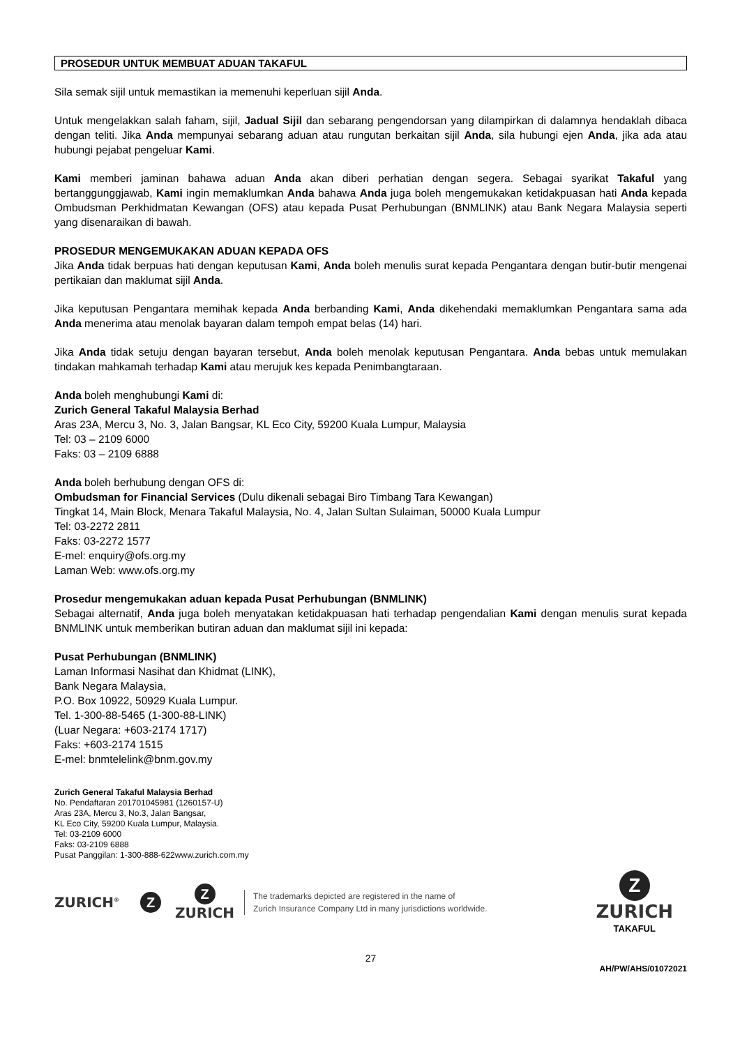PROSEDUR UNTUK MEMBUAT ADUAN TAKAFUL
Sila semak sijil untuk memastikan ia memenuhi keperluan sijil Anda.
Untuk mengelakkan salah faham, sijil, Jadual Sijil dan sebarang pengendorsan yang dilampirkan di dalamnya hendaklah dibaca dengan teliti. Jika Anda mempunyai sebarang aduan atau rungutan berkaitan sijil Anda, sila hubungi ejen Anda, jika ada atau hubungi pejabat pengeluar Kami.
Kami memberi jaminan bahawa aduan Anda akan diberi perhatian dengan segera. Sebagai syarikat Takaful yang bertanggunggjawab, Kami ingin memaklumkan Anda bahawa Anda juga boleh mengemukakan ketidakpuasan hati Anda kepada Ombudsman Perkhidmatan Kewangan (OFS) atau kepada Pusat Perhubungan (BNMLINK) atau Bank Negara Malaysia seperti yang disenaraikan di bawah.
PROSEDUR MENGEMUKAKAN ADUAN KEPADA OFS
Jika Anda tidak berpuas hati dengan keputusan Kami, Anda boleh menulis surat kepada Pengantara dengan butir-butir mengenai pertikaian dan maklumat sijil Anda.
Jika keputusan Pengantara memihak kepada Anda berbanding Kami, Anda dikehendaki memaklumkan Pengantara sama ada Anda menerima atau menolak bayaran dalam tempoh empat belas (14) hari.
Jika Anda tidak setuju dengan bayaran tersebut, Anda boleh menolak keputusan Pengantara. Anda bebas untuk memulakan tindakan mahkamah terhadap Kami atau merujuk kes kepada Penimbangtaraan.
Anda boleh menghubungi Kami di:
Zurich General Takaful Malaysia Berhad
Aras 23A, Mercu 3, No. 3, Jalan Bangsar, KL Eco City, 59200 Kuala Lumpur, Malaysia
Tel: 03 – 2109 6000
Faks: 03 – 2109 6888
Anda boleh berhubung dengan OFS di:
Ombudsman for Financial Services (Dulu dikenali sebagai Biro Timbang Tara Kewangan)
Tingkat 14, Main Block, Menara Takaful Malaysia, No. 4, Jalan Sultan Sulaiman, 50000 Kuala Lumpur
Tel: 03-2272 2811
Faks: 03-2272 1577
E-mel: enquiry@ofs.org.my
Laman Web: www.ofs.org.my
Prosedur mengemukakan aduan kepada Pusat Perhubungan (BNMLINK)
Sebagai alternatif, Anda juga boleh menyatakan ketidakpuasan hati terhadap pengendalian Kami dengan menulis surat kepada BNMLINK untuk memberikan butiran aduan dan maklumat sijil ini kepada:
Pusat Perhubungan (BNMLINK)
Laman Informasi Nasihat dan Khidmat (LINK),
Bank Negara Malaysia,
P.O. Box 10922, 50929 Kuala Lumpur.
Tel. 1-300-88-5465 (1-300-88-LINK)
(Luar Negara: +603-2174 1717)
Faks: +603-2174 1515
E-mel: bnmtelelink@bnm.gov.my
Zurich General Takaful Malaysia Berhad
No. Pendaftaran 201701045981 (1260157-U)
Aras 23A, Mercu 3, No.3, Jalan Bangsar,
KL Eco City, 59200 Kuala Lumpur, Malaysia.
Tel: 03-2109 6000
Faks: 03-2109 6888
Pusat Panggilan: 1-300-888-622www.zurich.com.my
ZURICH<sup>®</sup> Z Z
ZURICH The trademarks depicted are registered in the name of
Zurich Insurance Company Ltd in many jurisdictions worldwide. Z
ZURICH
TAKAFUL
27
AH/PW/AHS/01072021